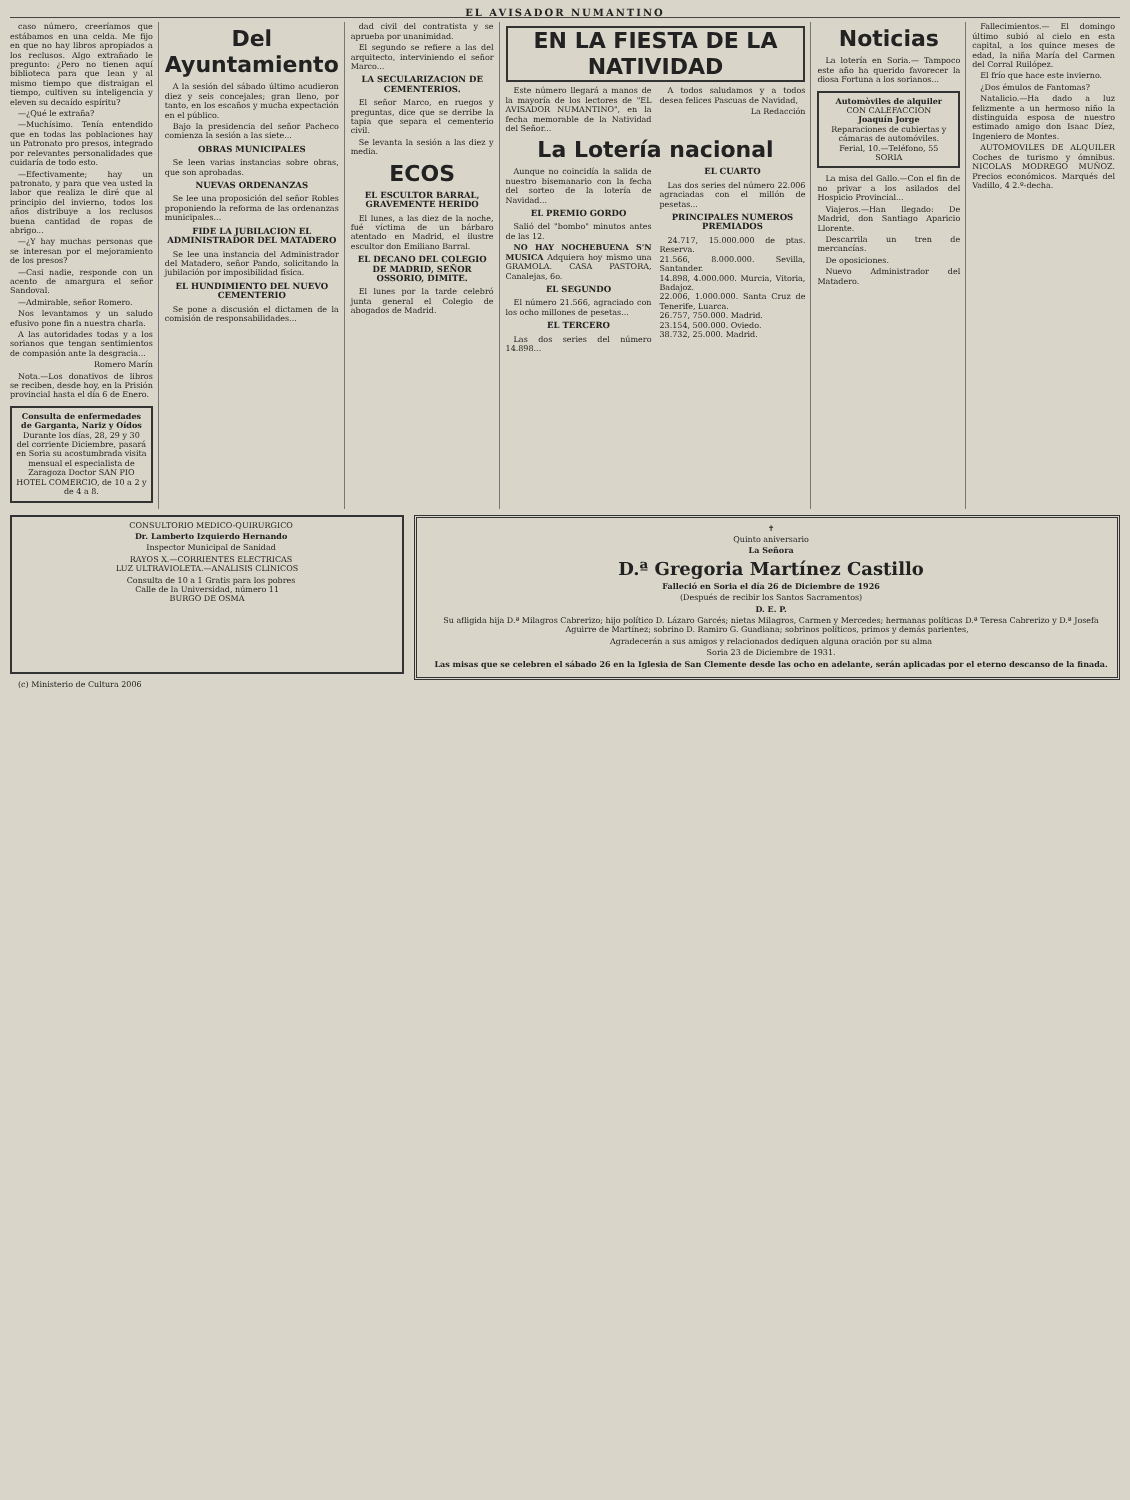EL AVISADOR NUMANTINO
caso número, creeríamos que estábamos en una celda. Me fijo en que no hay libros apropiados a los reclusos. Algo extrañado le pregunto: ¿Pero no tienen aquí biblioteca para que lean y al mismo tiempo que distraigan el tiempo, cultiven su inteligencia y eleven su decaído espíritu?
—¿Qué le extraña?
—Muchísimo. Tenía entendido que en todas las poblaciones hay un Patronato pro presos, integrado por relevantes personalidades que cuidaría de todo esto.
—Efectivamente; hay un patronato, y para que vea usted la labor que realiza le diré que al principio del invierno, todos los años distribuye a los reclusos buena cantidad de ropas de abrigo...
—¿Y hay muchas personas que se interesan por el mejoramiento de los presos?
—Casi nadie, responde con un acento de amargura el señor Sandoval.
—Admirable, señor Romero.
Nos levantamos y un saludo efusivo pone fin a nuestra charla.
A las autoridades todas y a los sorianos que tengan sentimientos de compasión ante la desgracia...
Romero Marín
Nota.—Los donativos de libros se reciben, desde hoy, en la Prisión provincial hasta el día 6 de Enero.
Consulta de enfermedades de Garganta, Nariz y Oídos
Durante los días, 28, 29 y 30 del corriente Diciembre, pasará en Soria su acostumbrada visita mensual el especialista de Zaragoza Doctor SAN PIO HOTEL COMERCIO, de 10 a 2 y de 4 a 8.
Del Ayuntamiento
A la sesión del sábado último acudieron diez y seis concejales; gran lleno, por tanto, en los escaños y mucha expectación en el público.
Bajo la presidencia del señor Pacheco comienza la sesión a las siete...
OBRAS MUNICIPALES
Se leen varias instancias sobre obras, que son aprobadas.
NUEVAS ORDENANZAS
Se lee una proposición del señor Robles proponiendo la reforma de las ordenanzas municipales...
FIDE LA JUBILACION EL ADMINISTRADOR DEL MATADERO
Se lee una instancia del Administrador del Matadero, señor Pando, solicitando la jubilación por imposibilidad física.
EL HUNDIMIENTO DEL NUEVO CEMENTERIO
Se pone a discusión el dictamen de la comisión de responsabilidades...
dad civil del contratista y se aprueba por unanimidad.
El segundo se refiere a las del arquitecto, interviniendo el señor Marco...
LA SECULARIZACION DE CEMENTERIOS.
El señor Marco, en ruegos y preguntas, dice que se derribe la tapia que separa el cementerio civil.
Se levanta la sesión a las diez y media.
ECOS
EL ESCULTOR BARRAL, GRAVEMENTE HERIDO
El lunes, a las diez de la noche, fué víctima de un bárbaro atentado en Madrid, el ilustre escultor don Emiliano Barral.
EL DECANO DEL COLEGIO DE MADRID, SEÑOR OSSORIO, DIMITE.
El lunes por la tarde celebró junta general el Colegio de abogados de Madrid.
EN LA FIESTA DE LA NATIVIDAD
Este número llegará a manos de la mayoría de los lectores de "EL AVISADOR NUMANTINO", en la fecha memorable de la Natividad del Señor...
A todos saludamos y a todos desea felices Pascuas de Navidad,
La Redacción
La Lotería nacional
Aunque no coincidía la salida de nuestro bisemanario con la fecha del sorteo de la lotería de Navidad...
EL PREMIO GORDO
Salió del "bombo" minutos antes de las 12.
NO HAY NOCHEBUENA S'N MUSICA Adquiera hoy mismo una GRAMOLA. CASA PASTORA, Canalejas, 6o.
EL SEGUNDO
El número 21.566, agraciado con los ocho millones de pesetas...
EL TERCERO
Las dos series del número 14.898...
EL CUARTO
Las dos series del número 22.006 agraciadas con el millón de pesetas...
PRINCIPALES NUMEROS PREMIADOS
24.717, 15.000.000 de ptas. Reserva.
21.566, 8.000.000. Sevilla, Santander.
14.898, 4.000.000. Murcia, Vitoria, Badajoz.
22.006, 1.000.000. Santa Cruz de Tenerife, Luarca.
26.757, 750.000. Madrid.
23.154, 500.000. Oviedo.
38.732, 25.000. Madrid.
Noticias
La lotería en Soria.— Tampoco este año ha querido favorecer la diosa Fortuna a los sorianos...
Automòviles de alquiler
CON CALEFACCION
Joaquín Jorge
Reparaciones de cubiertas y cámaras de automóviles.
Ferial, 10.—Teléfono, 55
SORIA
La misa del Gallo.—Con el fin de no privar a los asilados del Hospicio Provincial...
Viajeros.—Han llegado: De Madrid, don Santiago Aparicio Llorente.
Descarrila un tren de mercancías.
De oposiciones.
Nuevo Administrador del Matadero.
Fallecimientos.— El domingo último subió al cielo en esta capital, a los quince meses de edad, la niña María del Carmen del Corral Ruilópez.
El frío que hace este invierno.
¿Dos émulos de Fantomas?
Natalicio.—Ha dado a luz felizmente a un hermoso niño la distinguida esposa de nuestro estimado amigo don Isaac Díez, Ingeniero de Montes.
AUTOMOVILES DE ALQUILER Coches de turismo y ómnibus. NICOLAS MODREGO MUÑOZ. Precios económicos. Marqués del Vadillo, 4 2.º-decha.
CONSULTORIO MEDICO-QUIRURGICO
Dr. Lamberto Izquierdo Hernando
Inspector Municipal de Sanidad
RAYOS X.—CORRIENTES ELECTRICAS
LUZ ULTRAVIOLETA.—ANALISIS CLINICOS
Consulta de 10 a 1 Gratis para los pobres
Calle de la Universidad, número 11
BURGO DE OSMA
✝
Quinto aniversario
La Señora
D.ª Gregoria Martínez Castillo
Falleció en Soria el día 26 de Diciembre de 1926
(Después de recibir los Santos Sacramentos)
D. E. P.
Su afligida hija D.ª Milagros Cabrerizo; hijo político D. Lázaro Garcés; nietas Milagros, Carmen y Mercedes; hermanas políticas D.ª Teresa Cabrerizo y D.ª Josefa Aguirre de Martínez; sobrino D. Ramiro G. Guadiana; sobrinos políticos, primos y demás parientes,
Agradecerán a sus amigos y relacionados dediquen alguna oración por su alma
Soria 23 de Diciembre de 1931.
Las misas que se celebren el sábado 26 en la Iglesia de San Clemente desde las ocho en adelante, serán aplicadas por el eterno descanso de la finada.
(c) Ministerio de Cultura 2006